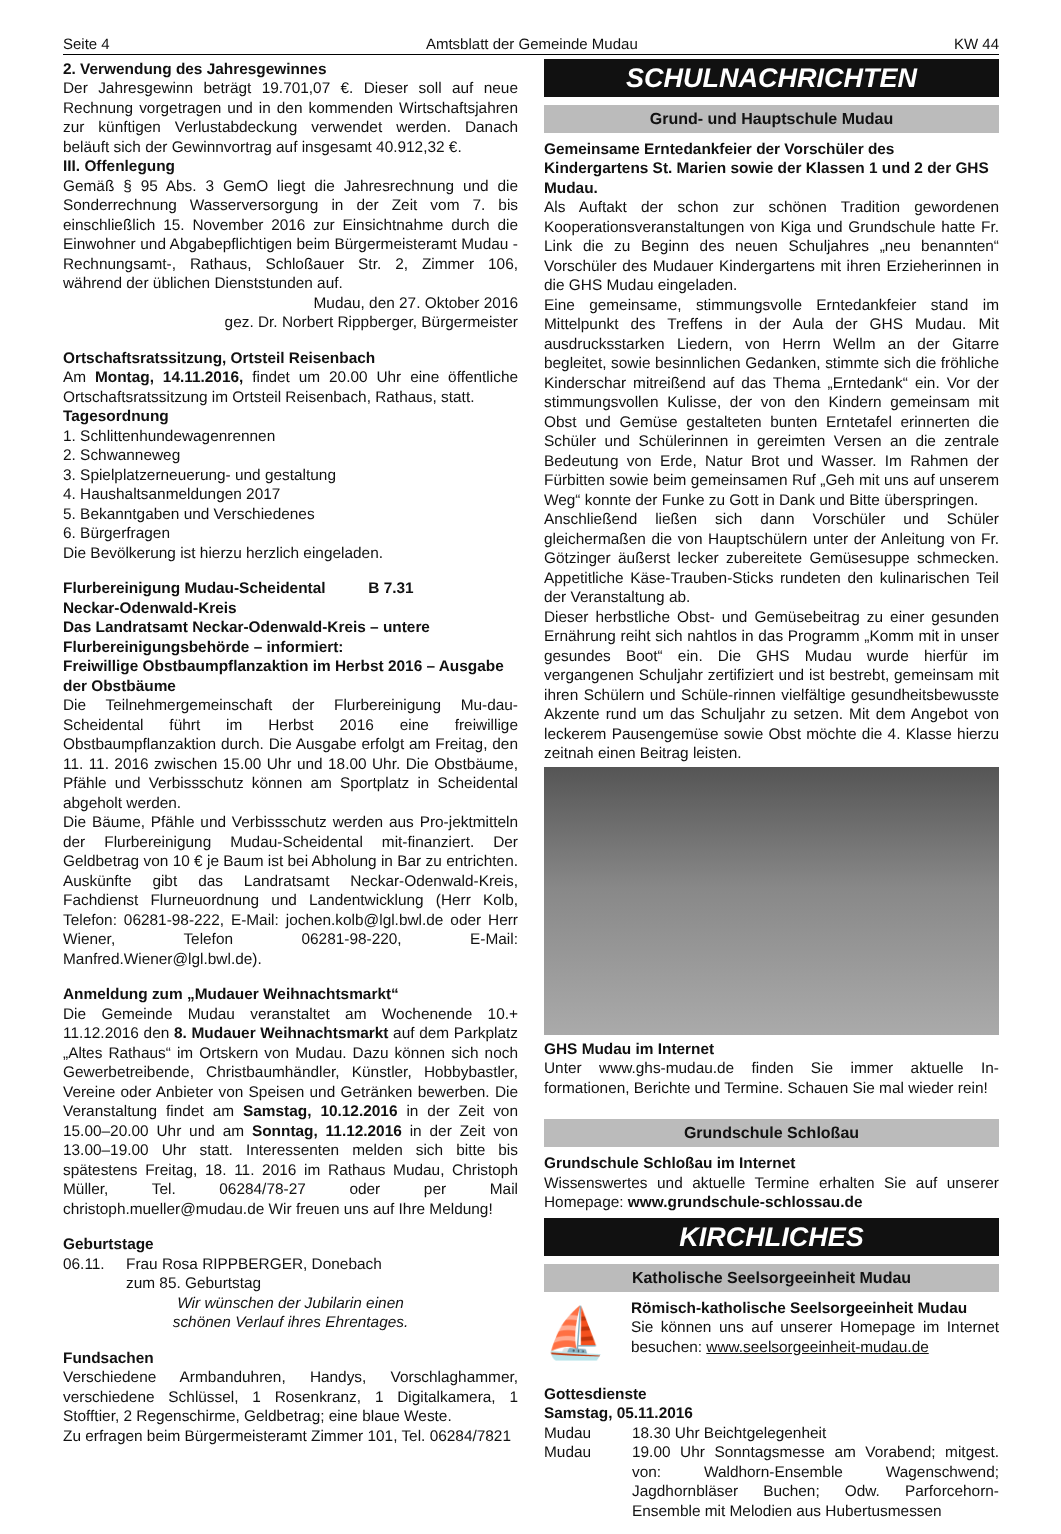Seite 4 Amtsblatt der Gemeinde Mudau KW 44
2. Verwendung des Jahresgewinnes
Der Jahresgewinn beträgt 19.701,07 €. Dieser soll auf neue Rechnung vorgetragen und in den kommenden Wirtschaftsjahren zur künftigen Verlustabdeckung verwendet werden. Danach beläuft sich der Gewinnvortrag auf insgesamt 40.912,32 €.
III. Offenlegung
Gemäß § 95 Abs. 3 GemO liegt die Jahresrechnung und die Sonderrechnung Wasserversorgung in der Zeit vom 7. bis einschließlich 15. November 2016 zur Einsichtnahme durch die Einwohner und Abgabepflichtigen beim Bürgermeisteramt Mudau - Rechnungsamt-, Rathaus, Schloßauer Str. 2, Zimmer 106, während der üblichen Dienststunden auf.
Mudau, den 27. Oktober 2016
gez. Dr. Norbert Rippberger, Bürgermeister
Ortschaftsratssitzung, Ortsteil Reisenbach
Am Montag, 14.11.2016, findet um 20.00 Uhr eine öffentliche Ortschaftsratssitzung im Ortsteil Reisenbach, Rathaus, statt.
Tagesordnung
1. Schlittenhundewagenrennen
2. Schwanneweg
3. Spielplatzerneuerung- und gestaltung
4. Haushaltsanmeldungen 2017
5. Bekanntgaben und Verschiedenes
6. Bürgerfragen
Die Bevölkerung ist hierzu herzlich eingeladen.
Flurbereinigung Mudau-Scheidental B 7.31
Neckar-Odenwald-Kreis
Das Landratsamt Neckar-Odenwald-Kreis – untere Flurbereinigungsbehörde – informiert:
Freiwillige Obstbaumpflanzaktion im Herbst 2016 – Ausgabe der Obstbäume
Die Teilnehmergemeinschaft der Flurbereinigung Mu-dau-Scheidental führt im Herbst 2016 eine freiwillige Obstbaumpflanzaktion durch. Die Ausgabe erfolgt am Freitag, den 11. 11. 2016 zwischen 15.00 Uhr und 18.00 Uhr. Die Obstbäume, Pfähle und Verbissschutz können am Sportplatz in Scheidental abgeholt werden.
Die Bäume, Pfähle und Verbissschutz werden aus Pro-jektmitteln der Flurbereinigung Mudau-Scheidental mit-finanziert. Der Geldbetrag von 10 € je Baum ist bei Abholung in Bar zu entrichten. Auskünfte gibt das Landratsamt Neckar-Odenwald-Kreis, Fachdienst Flurneuordnung und Landentwicklung (Herr Kolb, Telefon: 06281-98-222, E-Mail: jochen.kolb@lgl.bwl.de oder Herr Wiener, Telefon 06281-98-220, E-Mail: Manfred.Wiener@lgl.bwl.de).
Anmeldung zum „Mudauer Weihnachtsmarkt“
Die Gemeinde Mudau veranstaltet am Wochenende 10.+ 11.12.2016 den 8. Mudauer Weihnachtsmarkt auf dem Parkplatz „Altes Rathaus“ im Ortskern von Mudau. Dazu können sich noch Gewerbetreibende, Christbaumhändler, Künstler, Hobbybastler, Vereine oder Anbieter von Speisen und Getränken bewerben. Die Veranstaltung findet am Samstag, 10.12.2016 in der Zeit von 15.00–20.00 Uhr und am Sonntag, 11.12.2016 in der Zeit von 13.00–19.00 Uhr statt. Interessenten melden sich bitte bis spätestens Freitag, 18. 11. 2016 im Rathaus Mudau, Christoph Müller, Tel. 06284/78-27 oder per Mail christoph.mueller@mudau.de Wir freuen uns auf Ihre Meldung!
Geburtstage
06.11. Frau Rosa RIPPBERGER, Donebach
zum 85. Geburtstag
Wir wünschen der Jubilarin einen
schönen Verlauf ihres Ehrentages.
Fundsachen
Verschiedene Armbanduhren, Handys, Vorschlaghammer, verschiedene Schlüssel, 1 Rosenkranz, 1 Digitalkamera, 1 Stofftier, 2 Regenschirme, Geldbetrag; eine blaue Weste.
Zu erfragen beim Bürgermeisteramt Zimmer 101, Tel. 06284/7821
SCHULNACHRICHTEN
Grund- und Hauptschule Mudau
Gemeinsame Erntedankfeier der Vorschüler des Kindergartens St. Marien sowie der Klassen 1 und 2 der GHS Mudau.
Als Auftakt der schon zur schönen Tradition gewordenen Kooperationsveranstaltungen von Kiga und Grundschule hatte Fr. Link die zu Beginn des neuen Schuljahres „neu benannten“ Vorschüler des Mudauer Kindergartens mit ihren Erzieherinnen in die GHS Mudau eingeladen.
Eine gemeinsame, stimmungsvolle Erntedankfeier stand im Mittelpunkt des Treffens in der Aula der GHS Mudau. Mit ausdrucksstarken Liedern, von Herrn Wellm an der Gitarre begleitet, sowie besinnlichen Gedanken, stimmte sich die fröhliche Kinderschar mitreißend auf das Thema „Erntedank“ ein. Vor der stimmungsvollen Kulisse, der von den Kindern gemeinsam mit Obst und Gemüse gestalteten bunten Erntetafel erinnerten die Schüler und Schülerinnen in gereimten Versen an die zentrale Bedeutung von Erde, Natur Brot und Wasser. Im Rahmen der Fürbitten sowie beim gemeinsamen Ruf „Geh mit uns auf unserem Weg“ konnte der Funke zu Gott in Dank und Bitte überspringen.
Anschließend ließen sich dann Vorschüler und Schüler gleichermaßen die von Hauptschülern unter der Anleitung von Fr. Götzinger äußerst lecker zubereitete Gemüsesuppe schmecken. Appetitliche Käse-Trauben-Sticks rundeten den kulinarischen Teil der Veranstaltung ab.
Dieser herbstliche Obst- und Gemüsebeitrag zu einer gesunden Ernährung reiht sich nahtlos in das Programm „Komm mit in unser gesundes Boot“ ein. Die GHS Mudau wurde hierfür im vergangenen Schuljahr zertifiziert und ist bestrebt, gemeinsam mit ihren Schülern und Schüle-rinnen vielfältige gesundheitsbewusste Akzente rund um das Schuljahr zu setzen. Mit dem Angebot von leckerem Pausengemüse sowie Obst möchte die 4. Klasse hierzu zeitnah einen Beitrag leisten.
GHS Mudau im Internet
Unter www.ghs-mudau.de finden Sie immer aktuelle In-formationen, Berichte und Termine. Schauen Sie mal wieder rein!
Grundschule Schloßau
Grundschule Schloßau im Internet
Wissenswertes und aktuelle Termine erhalten Sie auf unserer Homepage: www.grundschule-schlossau.de
KIRCHLICHES
Katholische Seelsorgeeinheit Mudau
⛵
Römisch-katholische Seelsorgeeinheit Mudau
Sie können uns auf unserer Homepage im Internet besuchen: www.seelsorgeeinheit-mudau.de
Gottesdienste
Samstag, 05.11.2016
Mudau 18.30 Uhr Beichtgelegenheit
Mudau 19.00 Uhr Sonntagsmesse am Vorabend; mitgest. von: Waldhorn-Ensemble Wagenschwend; Jagdhornbläser Buchen; Odw. Parforcehorn-Ensemble mit Melodien aus Hubertusmessen